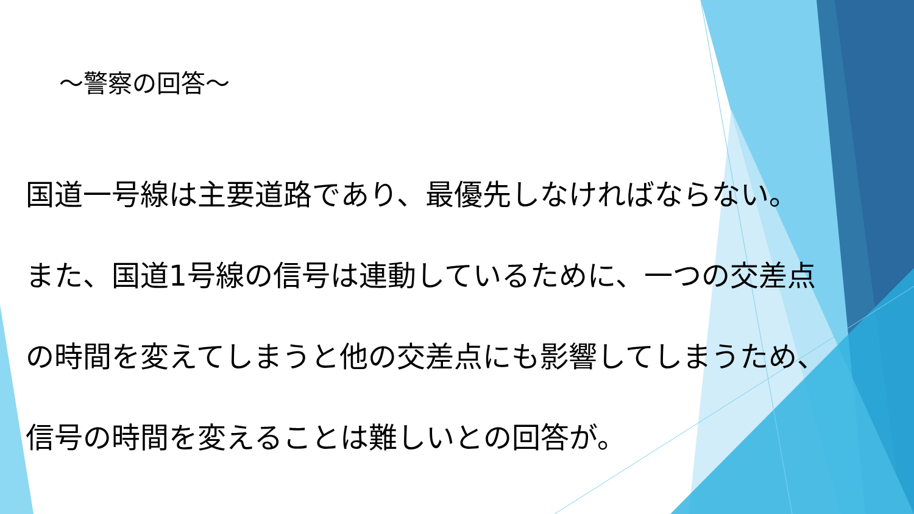～警察の回答～
国道一号線は主要道路であり、最優先しなければならない。
また、国道1号線の信号は連動しているために、一つの交差点
の時間を変えてしまうと他の交差点にも影響してしまうため、
信号の時間を変えることは難しいとの回答が。